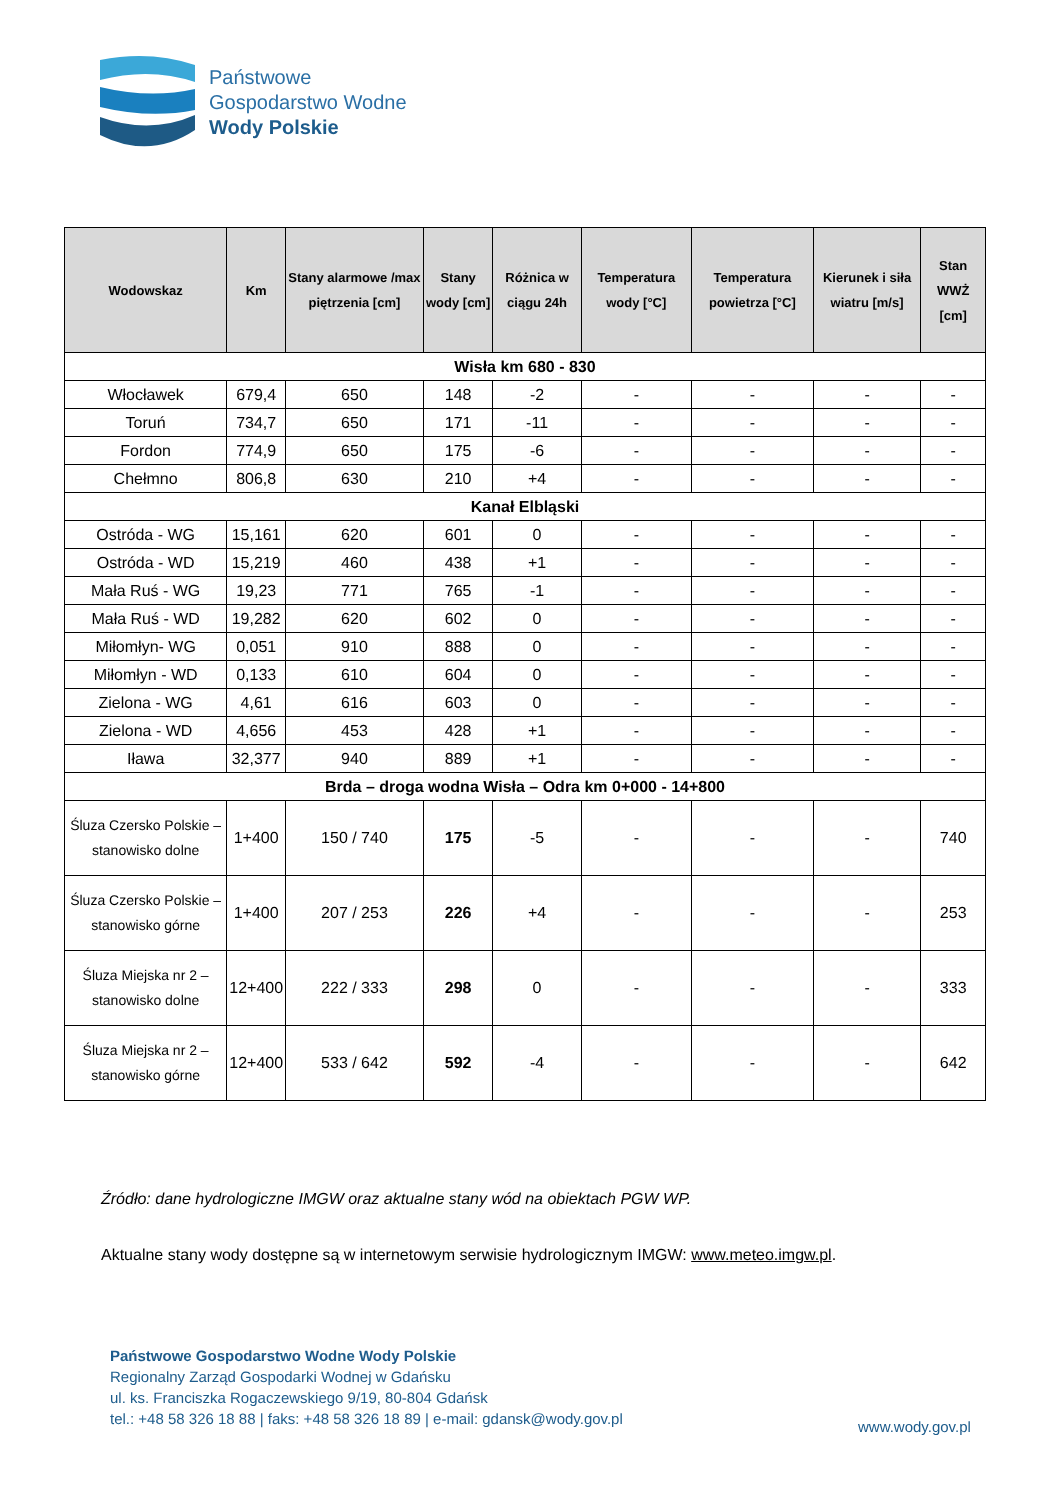Państwowe
Gospodarstwo Wodne
Wody Polskie
| Wodowskaz | Km | Stany alarmowe /max piętrzenia [cm] | Stany wody [cm] | Różnica w ciągu 24h | Temperatura wody [°C] | Temperatura powietrza [°C] | Kierunek i siła wiatru [m/s] | Stan WWŻ [cm] |
| --- | --- | --- | --- | --- | --- | --- | --- | --- |
| Wisła km 680 - 830 | | | | | | | | |
| Włocławek | 679,4 | 650 | 148 | -2 | - | - | - | - |
| Toruń | 734,7 | 650 | 171 | -11 | - | - | - | - |
| Fordon | 774,9 | 650 | 175 | -6 | - | - | - | - |
| Chełmno | 806,8 | 630 | 210 | +4 | - | - | - | - |
| Kanał Elbląski | | | | | | | | |
| Ostróda - WG | 15,161 | 620 | 601 | 0 | - | - | - | - |
| Ostróda - WD | 15,219 | 460 | 438 | +1 | - | - | - | - |
| Mała Ruś - WG | 19,23 | 771 | 765 | -1 | - | - | - | - |
| Mała Ruś - WD | 19,282 | 620 | 602 | 0 | - | - | - | - |
| Miłomłyn- WG | 0,051 | 910 | 888 | 0 | - | - | - | - |
| Miłomłyn - WD | 0,133 | 610 | 604 | 0 | - | - | - | - |
| Zielona - WG | 4,61 | 616 | 603 | 0 | - | - | - | - |
| Zielona - WD | 4,656 | 453 | 428 | +1 | - | - | - | - |
| Iława | 32,377 | 940 | 889 | +1 | - | - | - | - |
| Brda – droga wodna Wisła – Odra km 0+000 - 14+800 | | | | | | | | |
| Śluza Czersko Polskie – stanowisko dolne | 1+400 | 150 / 740 | 175 | -5 | - | - | - | 740 |
| Śluza Czersko Polskie – stanowisko górne | 1+400 | 207 / 253 | 226 | +4 | - | - | - | 253 |
| Śluza Miejska nr 2 – stanowisko dolne | 12+400 | 222 / 333 | 298 | 0 | - | - | - | 333 |
| Śluza Miejska nr 2 – stanowisko górne | 12+400 | 533 / 642 | 592 | -4 | - | - | - | 642 |
Źródło: dane hydrologiczne IMGW oraz aktualne stany wód na obiektach PGW WP.
Aktualne stany wody dostępne są w internetowym serwisie hydrologicznym IMGW: www.meteo.imgw.pl.
Państwowe Gospodarstwo Wodne Wody Polskie
Regionalny Zarząd Gospodarki Wodnej w Gdańsku
ul. ks. Franciszka Rogaczewskiego 9/19, 80-804 Gdańsk
tel.: +48 58 326 18 88 | faks: +48 58 326 18 89 | e-mail: gdansk@wody.gov.pl
www.wody.gov.pl